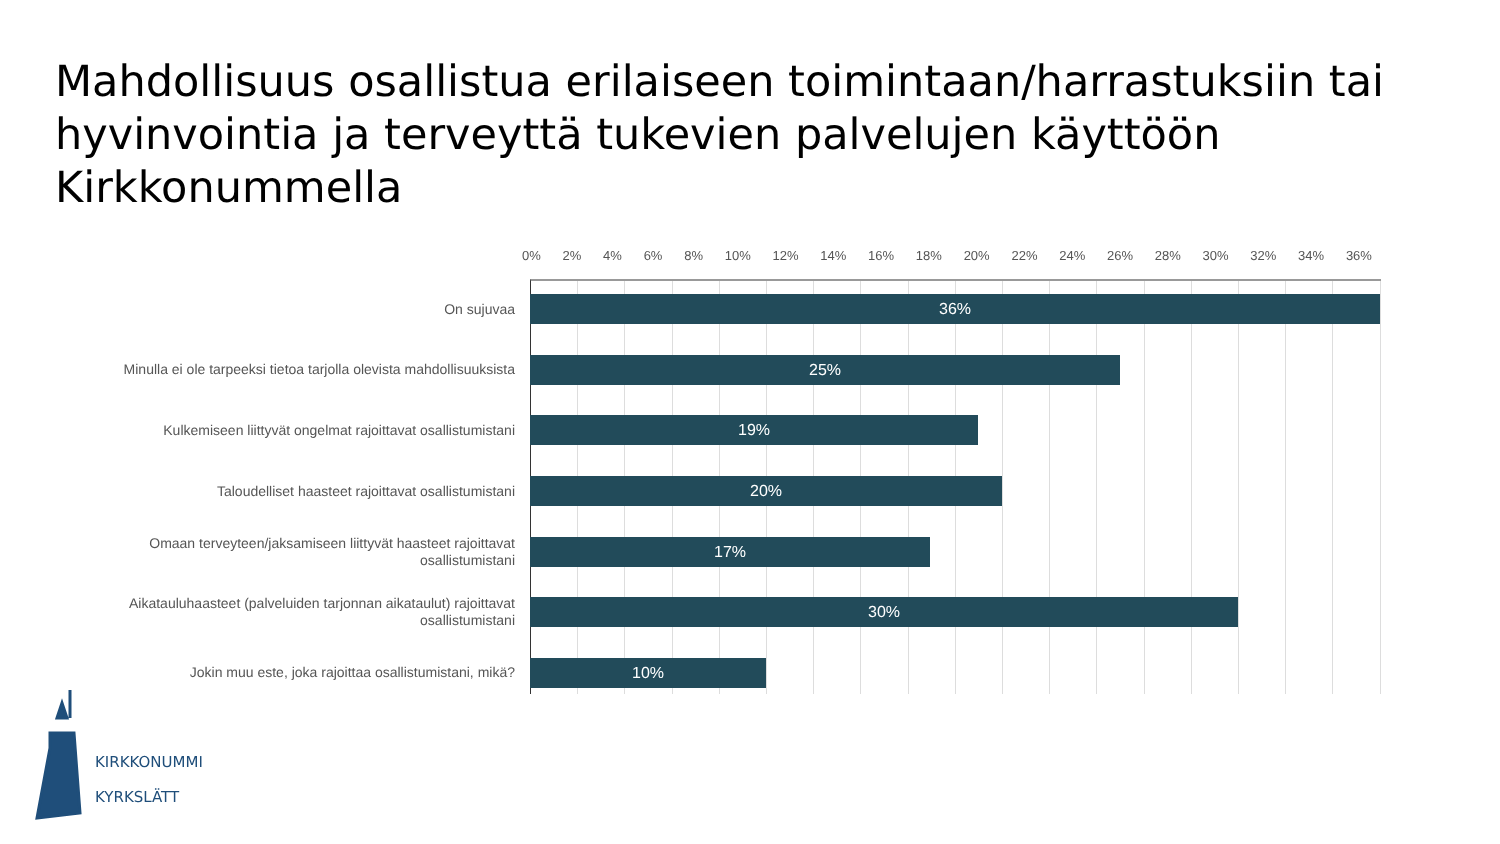Mahdollisuus osallistua erilaiseen toimintaan/harrastuksiin tai hyvinvointia ja terveyttä tukevien palvelujen käyttöön Kirkkonummella
0% 2% 4% 6% 8% 10% 12% 14% 16% 18% 20% 22% 24% 26% 28% 30% 32% 34% 36%
On sujuvaa
36%
Minulla ei ole tarpeeksi tietoa tarjolla olevista mahdollisuuksista
25%
Kulkemiseen liittyvät ongelmat rajoittavat osallistumistani
19%
Taloudelliset haasteet rajoittavat osallistumistani
20%
Omaan terveyteen/jaksamiseen liittyvät haasteet rajoittavat osallistumistani
17%
Aikatauluhaasteet (palveluiden tarjonnan aikataulut) rajoittavat osallistumistani
30%
Jokin muu este, joka rajoittaa osallistumistani, mikä?
10%
KIRKKONUMMI
KYRKSLÄTT